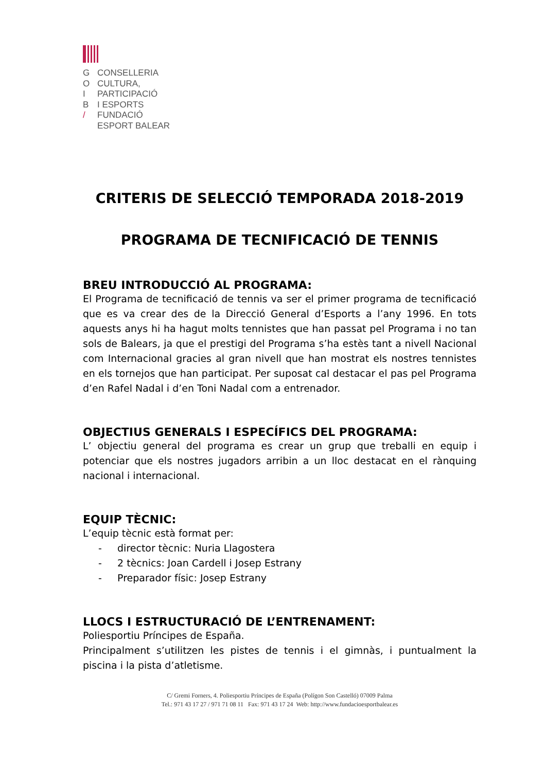G CONSELLERIA
O CULTURA,
I PARTICIPACIÓ
B I ESPORTS
/ FUNDACIÓ
ESPORT BALEAR
CRITERIS DE SELECCIÓ TEMPORADA 2018-2019
PROGRAMA DE TECNIFICACIÓ DE TENNIS
BREU INTRODUCCIÓ AL PROGRAMA:
El Programa de tecnificació de tennis va ser el primer programa de tecnificació que es va crear des de la Direcció General d’Esports a l’any 1996. En tots aquests anys hi ha hagut molts tennistes que han passat pel Programa i no tan sols de Balears, ja que el prestigi del Programa s’ha estès tant a nivell Nacional com Internacional gracies al gran nivell que han mostrat els nostres tennistes en els tornejos que han participat. Per suposat cal destacar el pas pel Programa d’en Rafel Nadal i d’en Toni Nadal com a entrenador.
OBJECTIUS GENERALS I ESPECÍFICS DEL PROGRAMA:
L’ objectiu general del programa es crear un grup que treballi en equip i potenciar que els nostres jugadors arribin a un lloc destacat en el rànquing nacional i internacional.
EQUIP TÈCNIC:
L’equip tècnic està format per:
- director tècnic: Nuria Llagostera
- 2 tècnics: Joan Cardell i Josep Estrany
- Preparador físic: Josep Estrany
LLOCS I ESTRUCTURACIÓ DE L’ENTRENAMENT:
Poliesportiu Príncipes de España.
Principalment s’utilitzen les pistes de tennis i el gimnàs, i puntualment la piscina i la pista d’atletisme.
C/ Gremi Forners, 4. Poliesportiu Príncipes de España (Polígon Son Castelló) 07009 Palma
Tel.: 971 43 17 27 / 971 71 08 11 Fax: 971 43 17 24 Web: http://www.fundacioesportbalear.es